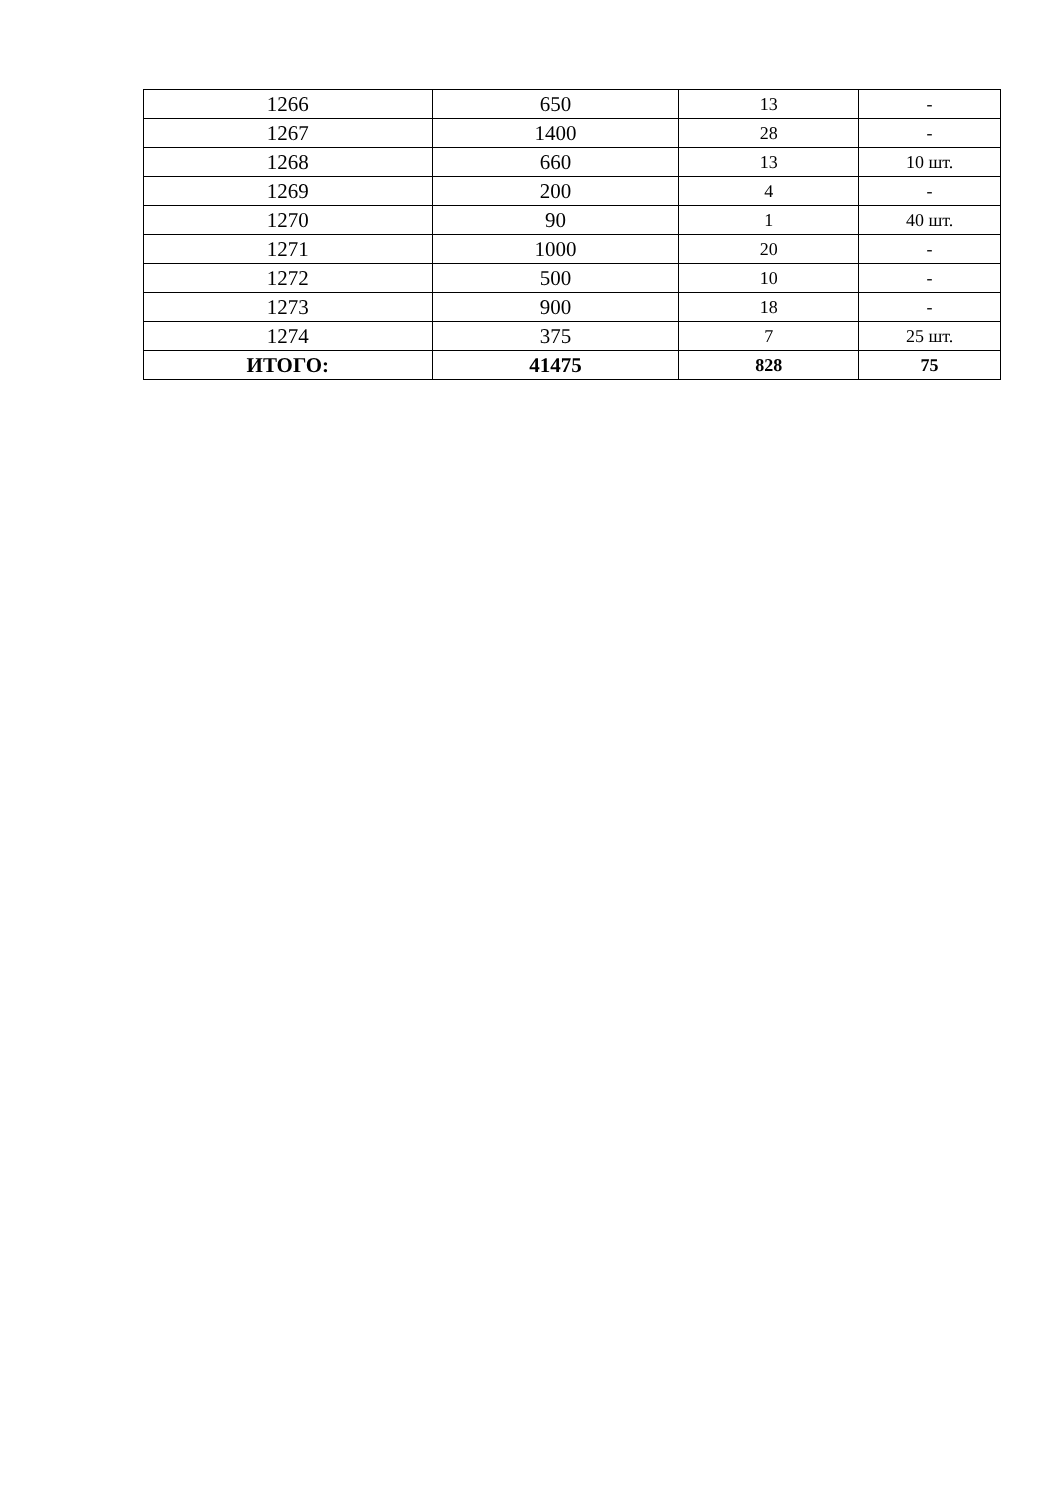| 1266 | 650 | 13 | - |
| 1267 | 1400 | 28 | - |
| 1268 | 660 | 13 | 10 шт. |
| 1269 | 200 | 4 | - |
| 1270 | 90 | 1 | 40 шт. |
| 1271 | 1000 | 20 | - |
| 1272 | 500 | 10 | - |
| 1273 | 900 | 18 | - |
| 1274 | 375 | 7 | 25 шт. |
| ИТОГО: | 41475 | 828 | 75 |